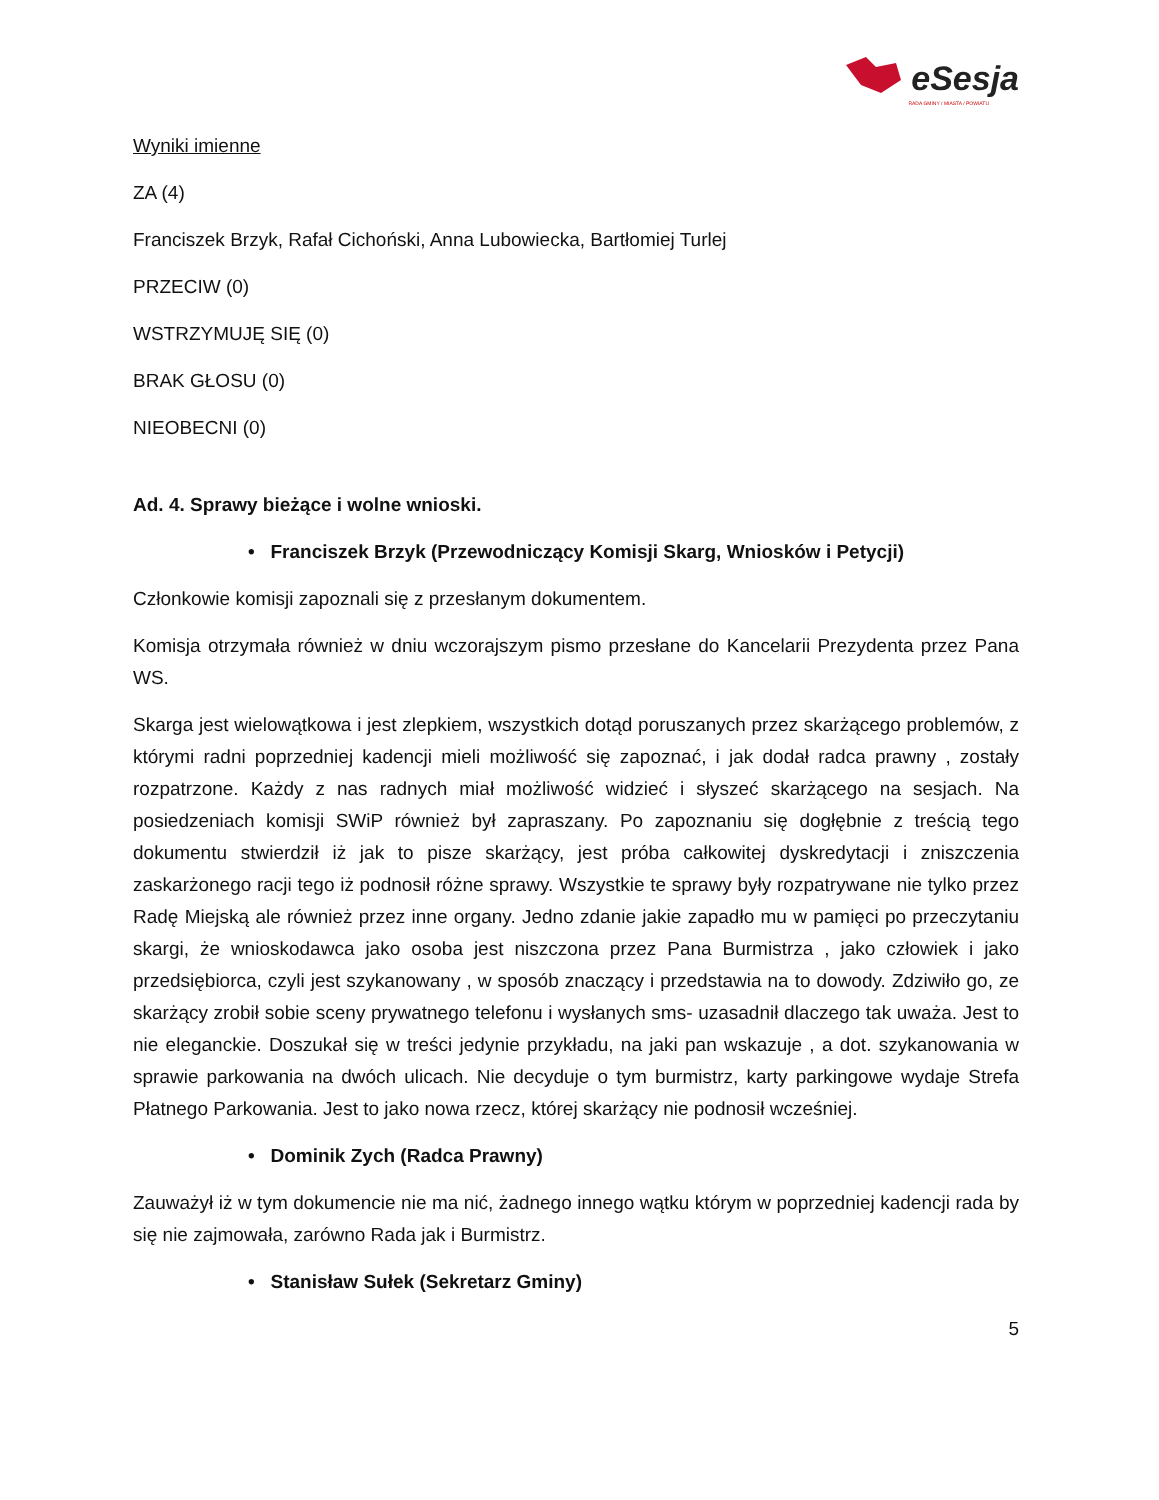eSesja
RADA GMINY / MIASTA / POWIATU
Wyniki imienne
ZA (4)
Franciszek Brzyk, Rafał Cichoński, Anna Lubowiecka, Bartłomiej Turlej
PRZECIW (0)
WSTRZYMUJĘ SIĘ (0)
BRAK GŁOSU (0)
NIEOBECNI (0)
Ad. 4. Sprawy bieżące i wolne wnioski.
• Franciszek Brzyk (Przewodniczący Komisji Skarg, Wniosków i Petycji)
Członkowie komisji zapoznali się z przesłanym dokumentem.
Komisja otrzymała również w dniu wczorajszym pismo przesłane do Kancelarii Prezydenta przez Pana WS.
Skarga jest wielowątkowa i jest zlepkiem, wszystkich dotąd poruszanych przez skarżącego problemów, z którymi radni poprzedniej kadencji mieli możliwość się zapoznać, i jak dodał radca prawny , zostały rozpatrzone. Każdy z nas radnych miał możliwość widzieć i słyszeć skarżącego na sesjach. Na posiedzeniach komisji SWiP również był zapraszany. Po zapoznaniu się dogłębnie z treścią tego dokumentu stwierdził iż jak to pisze skarżący, jest próba całkowitej dyskredytacji i zniszczenia zaskarżonego racji tego iż podnosił różne sprawy. Wszystkie te sprawy były rozpatrywane nie tylko przez Radę Miejską ale również przez inne organy. Jedno zdanie jakie zapadło mu w pamięci po przeczytaniu skargi, że wnioskodawca jako osoba jest niszczona przez Pana Burmistrza , jako człowiek i jako przedsiębiorca, czyli jest szykanowany , w sposób znaczący i przedstawia na to dowody. Zdziwiło go, ze skarżący zrobił sobie sceny prywatnego telefonu i wysłanych sms- uzasadnił dlaczego tak uważa. Jest to nie eleganckie. Doszukał się w treści jedynie przykładu, na jaki pan wskazuje , a dot. szykanowania w sprawie parkowania na dwóch ulicach. Nie decyduje o tym burmistrz, karty parkingowe wydaje Strefa Płatnego Parkowania. Jest to jako nowa rzecz, której skarżący nie podnosił wcześniej.
• Dominik Zych (Radca Prawny)
Zauważył iż w tym dokumencie nie ma nić, żadnego innego wątku którym w poprzedniej kadencji rada by się nie zajmowała, zarówno Rada jak i Burmistrz.
• Stanisław Sułek (Sekretarz Gminy)
5